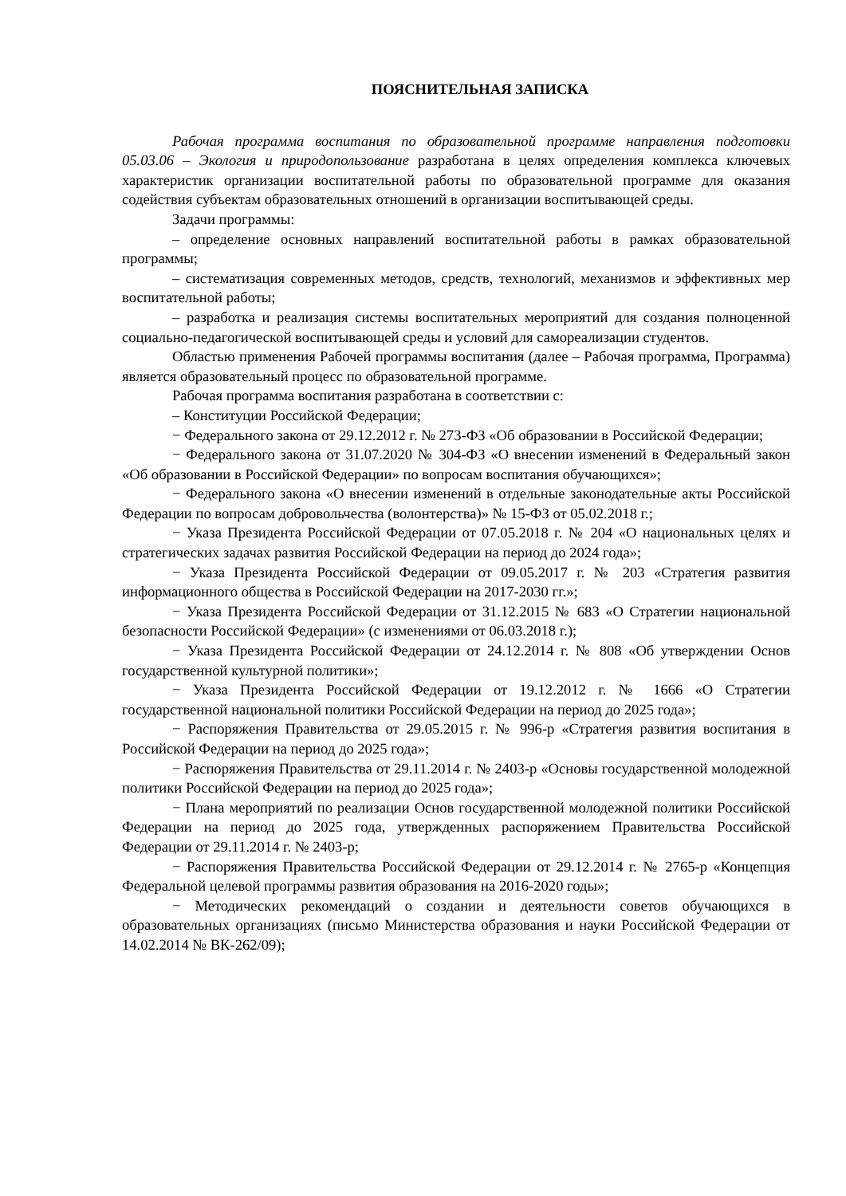ПОЯСНИТЕЛЬНАЯ ЗАПИСКА
Рабочая программа воспитания по образовательной программе направления подготовки 05.03.06 – Экология и природопользование разработана в целях определения комплекса ключевых характеристик организации воспитательной работы по образовательной программе для оказания содействия субъектам образовательных отношений в организации воспитывающей среды.
Задачи программы:
– определение основных направлений воспитательной работы в рамках образовательной программы;
– систематизация современных методов, средств, технологий, механизмов и эффективных мер воспитательной работы;
– разработка и реализация системы воспитательных мероприятий для создания полноценной социально-педагогической воспитывающей среды и условий для самореализации студентов.
Областью применения Рабочей программы воспитания (далее – Рабочая программа, Программа) является образовательный процесс по образовательной программе.
Рабочая программа воспитания разработана в соответствии с:
– Конституции Российской Федерации;
− Федерального закона от 29.12.2012 г. № 273-ФЗ «Об образовании в Российской Федерации;
− Федерального закона от 31.07.2020 № 304-ФЗ «О внесении изменений в Федеральный закон «Об образовании в Российской Федерации» по вопросам воспитания обучающихся»;
− Федерального закона «О внесении изменений в отдельные законодательные акты Российской Федерации по вопросам добровольчества (волонтерства)» № 15-ФЗ от 05.02.2018 г.;
− Указа Президента Российской Федерации от 07.05.2018 г. № 204 «О национальных целях и стратегических задачах развития Российской Федерации на период до 2024 года»;
− Указа Президента Российской Федерации от 09.05.2017 г. № 203 «Стратегия развития информационного общества в Российской Федерации на 2017-2030 гг.»;
− Указа Президента Российской Федерации от 31.12.2015 № 683 «О Стратегии национальной безопасности Российской Федерации» (с изменениями от 06.03.2018 г.);
− Указа Президента Российской Федерации от 24.12.2014 г. № 808 «Об утверждении Основ государственной культурной политики»;
− Указа Президента Российской Федерации от 19.12.2012 г. № 1666 «О Стратегии государственной национальной политики Российской Федерации на период до 2025 года»;
− Распоряжения Правительства от 29.05.2015 г. № 996-р «Стратегия развития воспитания в Российской Федерации на период до 2025 года»;
− Распоряжения Правительства от 29.11.2014 г. № 2403-р «Основы государственной молодежной политики Российской Федерации на период до 2025 года»;
− Плана мероприятий по реализации Основ государственной молодежной политики Российской Федерации на период до 2025 года, утвержденных распоряжением Правительства Российской Федерации от 29.11.2014 г. № 2403-р;
− Распоряжения Правительства Российской Федерации от 29.12.2014 г. № 2765-р «Концепция Федеральной целевой программы развития образования на 2016-2020 годы»;
− Методических рекомендаций о создании и деятельности советов обучающихся в образовательных организациях (письмо Министерства образования и науки Российской Федерации от 14.02.2014 № ВК-262/09);